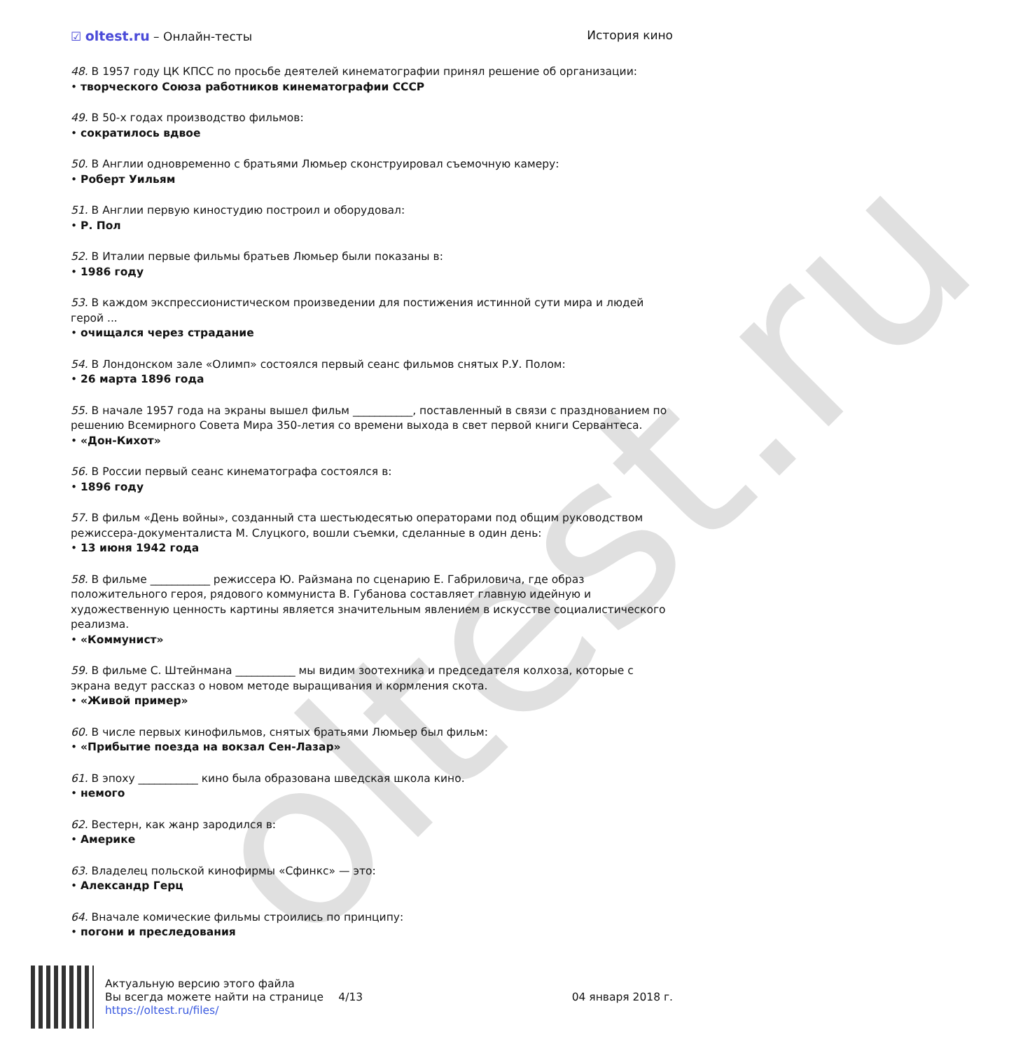oltest.ru
☑ oltest.ru – Онлайн-тесты История кино
48. В 1957 году ЦК КПСС по просьбе деятелей кинематографии принял решение об организации:
• творческого Союза работников кинематографии СССР
49. В 50-х годах производство фильмов:
• сократилось вдвое
50. В Англии одновременно с братьями Люмьер сконструировал съемочную камеру:
• Роберт Уильям
51. В Англии первую киностудию построил и оборудовал:
• Р. Пол
52. В Италии первые фильмы братьев Люмьер были показаны в:
• 1986 году
53. В каждом экспрессионистическом произведении для постижения истинной сути мира и людей герой ...
• очищался через страдание
54. В Лондонском зале «Олимп» состоялся первый сеанс фильмов снятых Р.У. Полом:
• 26 марта 1896 года
55. В начале 1957 года на экраны вышел фильм ___________, поставленный в связи с празднованием по решению Всемирного Совета Мира 350-летия со времени выхода в свет первой книги Сервантеса.
• «Дон-Кихот»
56. В России первый сеанс кинематографа состоялся в:
• 1896 году
57. В фильм «День войны», созданный ста шестьюдесятью операторами под общим руководством режиссера-документалиста М. Слуцкого, вошли съемки, сделанные в один день:
• 13 июня 1942 года
58. В фильме ___________ режиссера Ю. Райзмана по сценарию Е. Габриловича, где образ положительного героя, рядового коммуниста В. Губанова составляет главную идейную и художественную ценность картины является значительным явлением в искусстве социалистического реализма.
• «Коммунист»
59. В фильме С. Штейнмана ___________ мы видим зоотехника и председателя колхоза, которые с экрана ведут рассказ о новом методе выращивания и кормления скота.
• «Живой пример»
60. В числе первых кинофильмов, снятых братьями Люмьер был фильм:
• «Прибытие поезда на вокзал Сен-Лазар»
61. В эпоху ___________ кино была образована шведская школа кино.
• немого
62. Вестерн, как жанр зародился в:
• Америке
63. Владелец польской кинофирмы «Сфинкс» — это:
• Александр Герц
64. Вначале комические фильмы строились по принципу:
• погони и преследования
Актуальную версию этого файла
Вы всегда можете найти на странице
https://oltest.ru/files/
4/13 04 января 2018 г.